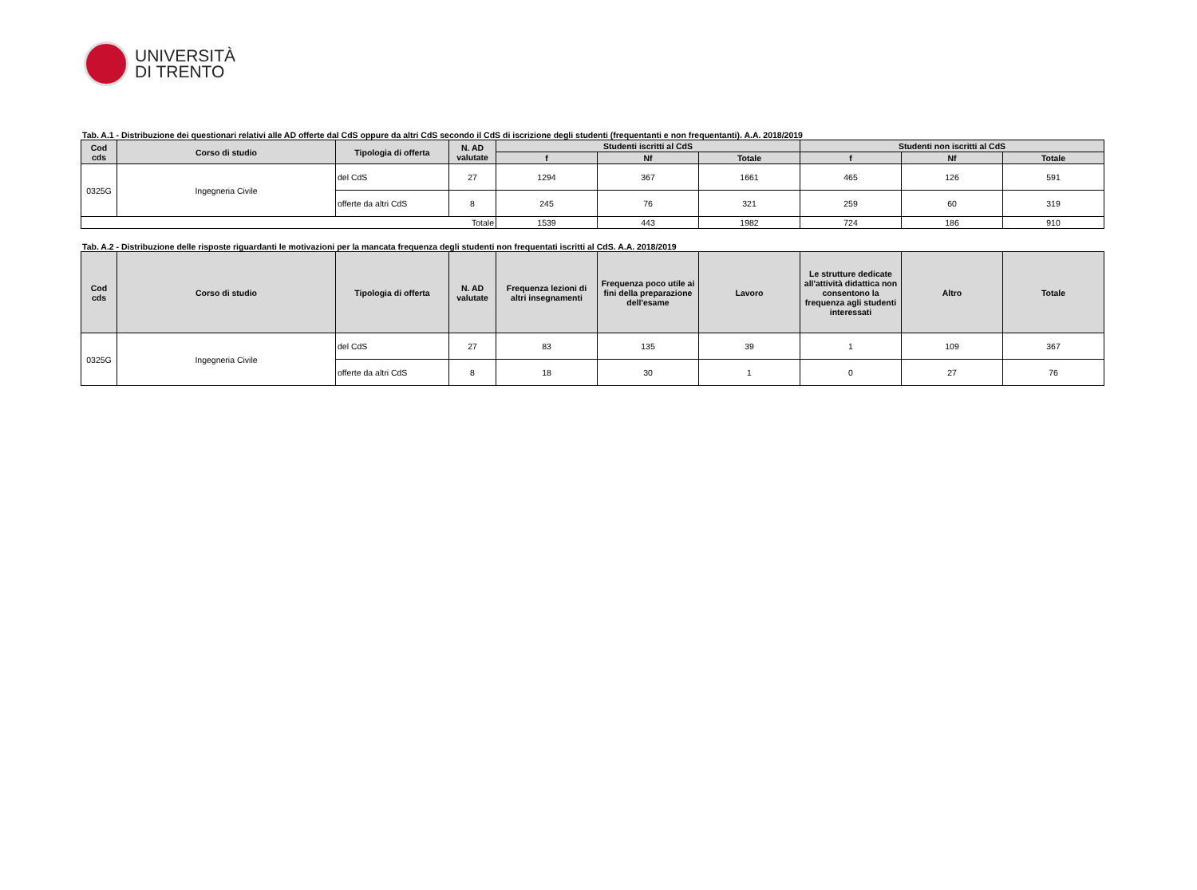UNIVERSITÀ
DI TRENTO
Tab. A.1 - Distribuzione dei questionari relativi alle AD offerte dal CdS oppure da altri CdS secondo il CdS di iscrizione degli studenti (frequentanti e non frequentanti). A.A. 2018/2019
| Cod cds | Corso di studio | Tipologia di offerta | N. AD valutate | Studenti iscritti al CdS | | | Studenti non iscritti al CdS | | |
| --- | --- | --- | --- | --- | --- | --- | --- | --- | --- |
| | | | | f | Nf | Totale | f | Nf | Totale |
| 0325G | Ingegneria Civile | del CdS | 27 | 1294 | 367 | 1661 | 465 | 126 | 591 |
| | | offerte da altri CdS | 8 | 245 | 76 | 321 | 259 | 60 | 319 |
| Totale | | | | 1539 | 443 | 1982 | 724 | 186 | 910 |
Tab. A.2 - Distribuzione delle risposte riguardanti le motivazioni per la mancata frequenza degli studenti non frequentati iscritti al CdS. A.A. 2018/2019
| Cod cds | Corso di studio | Tipologia di offerta | N. AD valutate | Frequenza lezioni di altri insegnamenti | Frequenza poco utile ai fini della preparazione dell'esame | Lavoro | Le strutture dedicate all'attività didattica non consentono la frequenza agli studenti interessati | Altro | Totale |
| --- | --- | --- | --- | --- | --- | --- | --- | --- | --- |
| 0325G | Ingegneria Civile | del CdS | 27 | 83 | 135 | 39 | 1 | 109 | 367 |
| | | offerte da altri CdS | 8 | 18 | 30 | 1 | 0 | 27 | 76 |